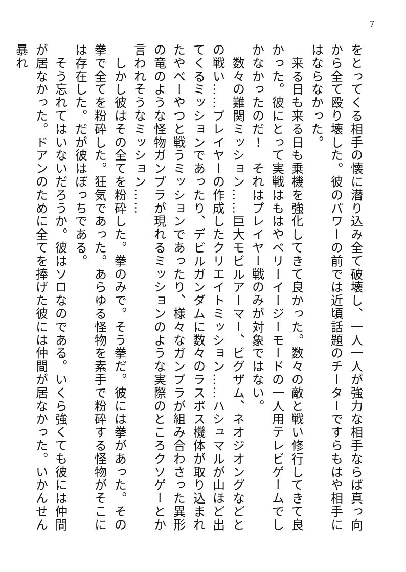7
をとってくる相手の懐に潜り込み全て破壊し、一人一人が強力な相手ならば真っ向から全て殴り壊した。彼のパワーの前では近頃話題のチーターですらもはや相手にはならなかった。
　来る日も来る日も乗機を強化してきて良かった。数々の敵と戦い修行してきて良かった。彼にとって実戦はもはやベリーイージーモードの一人用テレビゲームでしかなかったのだ！　それはプレイヤー戦のみが対象ではない。
　数々の難関ミッション……巨大モビルアーマー、ビグザム、ネオジオングなどとの戦い……プレイヤーの作成したクリエイトミッション……ハシュマルが山ほど出てくるミッションであったり、デビルガンダムに数々のラスボス機体が取り込まれたやべーやつと戦うミッションであったり、様々なガンプラが組み合わさった異形の竜のような怪物ガンプラが現れるミッションのような実際のところクソゲーとか言われそうなミッション……
　しかし彼はその全てを粉砕した。拳のみで。そう拳だ。彼には拳があった。その拳で全てを粉砕した。狂気であった。あらゆる怪物を素手で粉砕する怪物がそこには存在した。だが彼はぼっちである。
　そう忘れてはいないだろうか。彼はソロなのである。いくら強くても彼には仲間が居なかった。ドアンのために全てを捧げた彼には仲間が居なかった。いかんせん暴れ